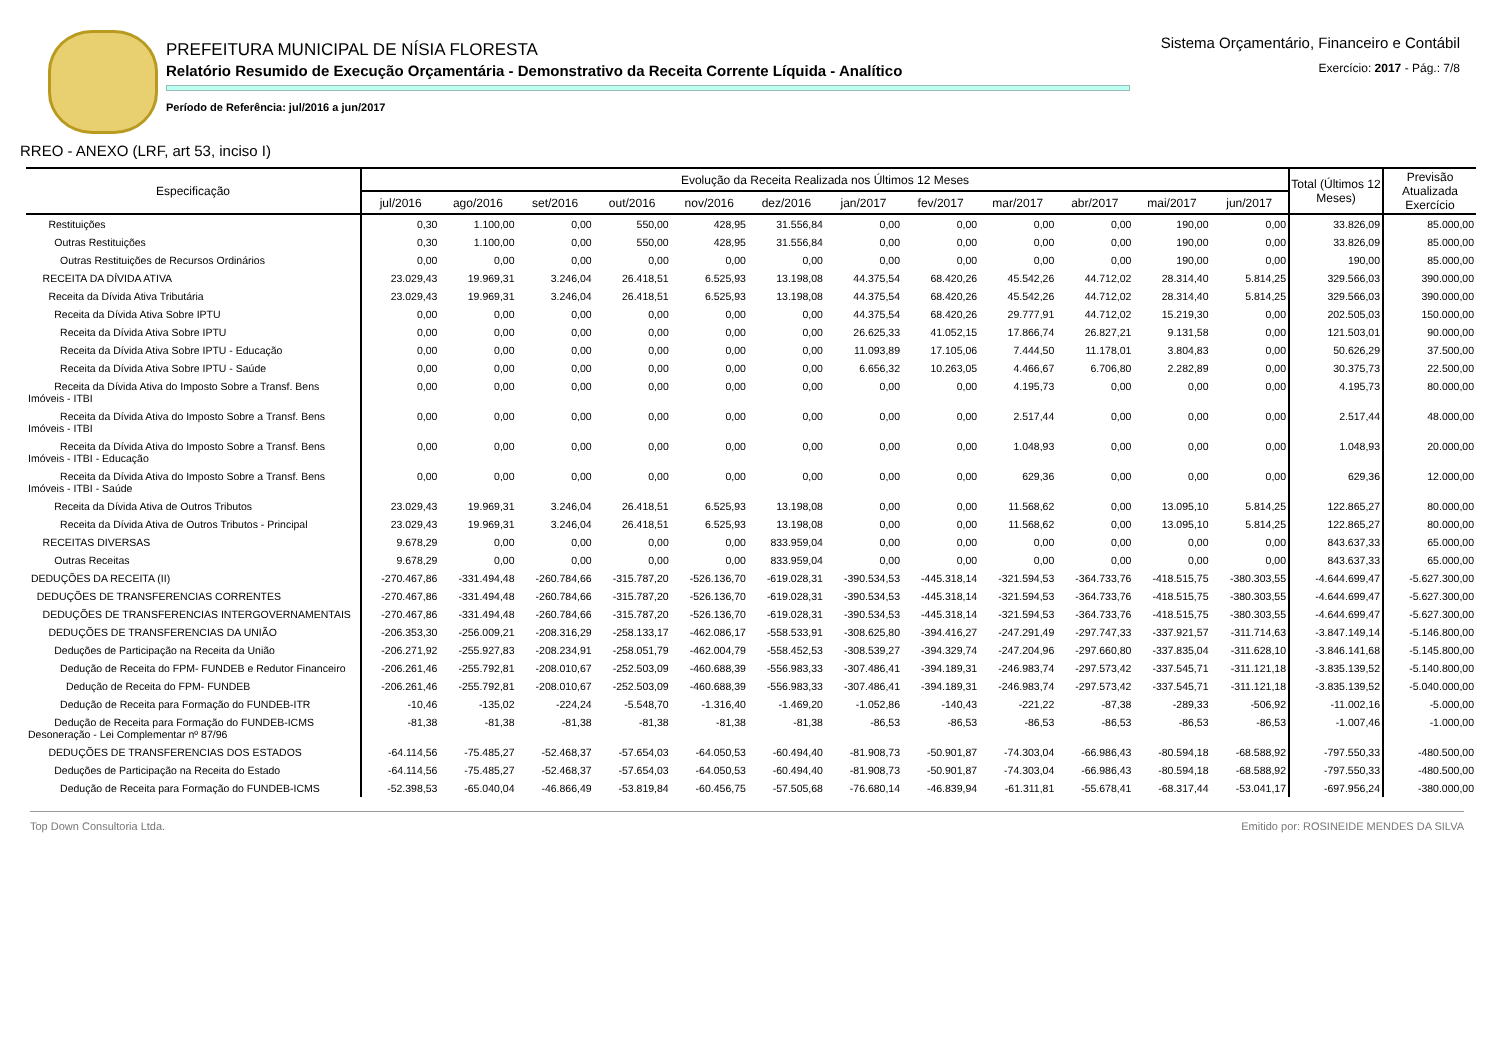PREFEITURA MUNICIPAL DE NÍSIA FLORESTA
Relatório Resumido de Execução Orçamentária - Demonstrativo da Receita Corrente Líquida - Analítico
Período de Referência: jul/2016 a jun/2017
Sistema Orçamentário, Financeiro e Contábil
Exercício: 2017 - Pág.: 7/8
RREO - ANEXO (LRF, art 53, inciso I)
| Especificação | Evolução da Receita Realizada nos Últimos 12 Meses | | | | | | | | | | | | Total (Últimos 12 Meses) | Previsão Atualizada Exercício |
| --- | --- | --- | --- | --- | --- | --- | --- | --- | --- | --- | --- | --- | --- | --- |
| | jul/2016 | ago/2016 | set/2016 | out/2016 | nov/2016 | dez/2016 | jan/2017 | fev/2017 | mar/2017 | abr/2017 | mai/2017 | jun/2017 | | |
| Restituições | 0,30 | 1.100,00 | 0,00 | 550,00 | 428,95 | 31.556,84 | 0,00 | 0,00 | 0,00 | 0,00 | 190,00 | 0,00 | 33.826,09 | 85.000,00 |
| Outras Restituições | 0,30 | 1.100,00 | 0,00 | 550,00 | 428,95 | 31.556,84 | 0,00 | 0,00 | 0,00 | 0,00 | 190,00 | 0,00 | 33.826,09 | 85.000,00 |
| Outras Restituições de Recursos Ordinários | 0,00 | 0,00 | 0,00 | 0,00 | 0,00 | 0,00 | 0,00 | 0,00 | 0,00 | 0,00 | 190,00 | 0,00 | 190,00 | 85.000,00 |
| RECEITA DA DÍVIDA ATIVA | 23.029,43 | 19.969,31 | 3.246,04 | 26.418,51 | 6.525,93 | 13.198,08 | 44.375,54 | 68.420,26 | 45.542,26 | 44.712,02 | 28.314,40 | 5.814,25 | 329.566,03 | 390.000,00 |
| Receita da Dívida Ativa Tributária | 23.029,43 | 19.969,31 | 3.246,04 | 26.418,51 | 6.525,93 | 13.198,08 | 44.375,54 | 68.420,26 | 45.542,26 | 44.712,02 | 28.314,40 | 5.814,25 | 329.566,03 | 390.000,00 |
| Receita da Dívida Ativa Sobre IPTU | 0,00 | 0,00 | 0,00 | 0,00 | 0,00 | 0,00 | 44.375,54 | 68.420,26 | 29.777,91 | 44.712,02 | 15.219,30 | 0,00 | 202.505,03 | 150.000,00 |
| Receita da Dívida Ativa Sobre IPTU | 0,00 | 0,00 | 0,00 | 0,00 | 0,00 | 0,00 | 26.625,33 | 41.052,15 | 17.866,74 | 26.827,21 | 9.131,58 | 0,00 | 121.503,01 | 90.000,00 |
| Receita da Dívida Ativa Sobre IPTU - Educação | 0,00 | 0,00 | 0,00 | 0,00 | 0,00 | 0,00 | 11.093,89 | 17.105,06 | 7.444,50 | 11.178,01 | 3.804,83 | 0,00 | 50.626,29 | 37.500,00 |
| Receita da Dívida Ativa Sobre IPTU - Saúde | 0,00 | 0,00 | 0,00 | 0,00 | 0,00 | 0,00 | 6.656,32 | 10.263,05 | 4.466,67 | 6.706,80 | 2.282,89 | 0,00 | 30.375,73 | 22.500,00 |
| Receita da Dívida Ativa do Imposto Sobre a Transf. Bens Imóveis - ITBI | 0,00 | 0,00 | 0,00 | 0,00 | 0,00 | 0,00 | 0,00 | 0,00 | 4.195,73 | 0,00 | 0,00 | 0,00 | 4.195,73 | 80.000,00 |
| Receita da Dívida Ativa do Imposto Sobre a Transf. Bens Imóveis - ITBI | 0,00 | 0,00 | 0,00 | 0,00 | 0,00 | 0,00 | 0,00 | 0,00 | 2.517,44 | 0,00 | 0,00 | 0,00 | 2.517,44 | 48.000,00 |
| Receita da Dívida Ativa do Imposto Sobre a Transf. Bens Imóveis - ITBI - Educação | 0,00 | 0,00 | 0,00 | 0,00 | 0,00 | 0,00 | 0,00 | 0,00 | 1.048,93 | 0,00 | 0,00 | 0,00 | 1.048,93 | 20.000,00 |
| Receita da Dívida Ativa do Imposto Sobre a Transf. Bens Imóveis - ITBI - Saúde | 0,00 | 0,00 | 0,00 | 0,00 | 0,00 | 0,00 | 0,00 | 0,00 | 629,36 | 0,00 | 0,00 | 0,00 | 629,36 | 12.000,00 |
| Receita da Dívida Ativa de Outros Tributos | 23.029,43 | 19.969,31 | 3.246,04 | 26.418,51 | 6.525,93 | 13.198,08 | 0,00 | 0,00 | 11.568,62 | 0,00 | 13.095,10 | 5.814,25 | 122.865,27 | 80.000,00 |
| Receita da Dívida Ativa de Outros Tributos - Principal | 23.029,43 | 19.969,31 | 3.246,04 | 26.418,51 | 6.525,93 | 13.198,08 | 0,00 | 0,00 | 11.568,62 | 0,00 | 13.095,10 | 5.814,25 | 122.865,27 | 80.000,00 |
| RECEITAS DIVERSAS | 9.678,29 | 0,00 | 0,00 | 0,00 | 0,00 | 833.959,04 | 0,00 | 0,00 | 0,00 | 0,00 | 0,00 | 0,00 | 843.637,33 | 65.000,00 |
| Outras Receitas | 9.678,29 | 0,00 | 0,00 | 0,00 | 0,00 | 833.959,04 | 0,00 | 0,00 | 0,00 | 0,00 | 0,00 | 0,00 | 843.637,33 | 65.000,00 |
| DEDUÇÕES DA RECEITA (II) | -270.467,86 | -331.494,48 | -260.784,66 | -315.787,20 | -526.136,70 | -619.028,31 | -390.534,53 | -445.318,14 | -321.594,53 | -364.733,76 | -418.515,75 | -380.303,55 | -4.644.699,47 | -5.627.300,00 |
| DEDUÇÕES DE TRANSFERENCIAS CORRENTES | -270.467,86 | -331.494,48 | -260.784,66 | -315.787,20 | -526.136,70 | -619.028,31 | -390.534,53 | -445.318,14 | -321.594,53 | -364.733,76 | -418.515,75 | -380.303,55 | -4.644.699,47 | -5.627.300,00 |
| DEDUÇÕES DE TRANSFERENCIAS INTERGOVERNAMENTAIS | -270.467,86 | -331.494,48 | -260.784,66 | -315.787,20 | -526.136,70 | -619.028,31 | -390.534,53 | -445.318,14 | -321.594,53 | -364.733,76 | -418.515,75 | -380.303,55 | -4.644.699,47 | -5.627.300,00 |
| DEDUÇÕES DE TRANSFERENCIAS DA UNIÃO | -206.353,30 | -256.009,21 | -208.316,29 | -258.133,17 | -462.086,17 | -558.533,91 | -308.625,80 | -394.416,27 | -247.291,49 | -297.747,33 | -337.921,57 | -311.714,63 | -3.847.149,14 | -5.146.800,00 |
| Deduções de Participação na Receita da União | -206.271,92 | -255.927,83 | -208.234,91 | -258.051,79 | -462.004,79 | -558.452,53 | -308.539,27 | -394.329,74 | -247.204,96 | -297.660,80 | -337.835,04 | -311.628,10 | -3.846.141,68 | -5.145.800,00 |
| Dedução de Receita do FPM- FUNDEB e Redutor Financeiro | -206.261,46 | -255.792,81 | -208.010,67 | -252.503,09 | -460.688,39 | -556.983,33 | -307.486,41 | -394.189,31 | -246.983,74 | -297.573,42 | -337.545,71 | -311.121,18 | -3.835.139,52 | -5.140.800,00 |
| Dedução de Receita do FPM- FUNDEB | -206.261,46 | -255.792,81 | -208.010,67 | -252.503,09 | -460.688,39 | -556.983,33 | -307.486,41 | -394.189,31 | -246.983,74 | -297.573,42 | -337.545,71 | -311.121,18 | -3.835.139,52 | -5.040.000,00 |
| Dedução de Receita para Formação do FUNDEB-ITR | -10,46 | -135,02 | -224,24 | -5.548,70 | -1.316,40 | -1.469,20 | -1.052,86 | -140,43 | -221,22 | -87,38 | -289,33 | -506,92 | -11.002,16 | -5.000,00 |
| Dedução de Receita para Formação do FUNDEB-ICMS Desoneração - Lei Complementar nº 87/96 | -81,38 | -81,38 | -81,38 | -81,38 | -81,38 | -81,38 | -86,53 | -86,53 | -86,53 | -86,53 | -86,53 | -86,53 | -1.007,46 | -1.000,00 |
| DEDUÇÕES DE TRANSFERENCIAS DOS ESTADOS | -64.114,56 | -75.485,27 | -52.468,37 | -57.654,03 | -64.050,53 | -60.494,40 | -81.908,73 | -50.901,87 | -74.303,04 | -66.986,43 | -80.594,18 | -68.588,92 | -797.550,33 | -480.500,00 |
| Deduções de Participação na Receita do Estado | -64.114,56 | -75.485,27 | -52.468,37 | -57.654,03 | -64.050,53 | -60.494,40 | -81.908,73 | -50.901,87 | -74.303,04 | -66.986,43 | -80.594,18 | -68.588,92 | -797.550,33 | -480.500,00 |
| Dedução de Receita para Formação do FUNDEB-ICMS | -52.398,53 | -65.040,04 | -46.866,49 | -53.819,84 | -60.456,75 | -57.505,68 | -76.680,14 | -46.839,94 | -61.311,81 | -55.678,41 | -68.317,44 | -53.041,17 | -697.956,24 | -380.000,00 |
Top Down Consultoria Ltda. Emitido por: ROSINEIDE MENDES DA SILVA